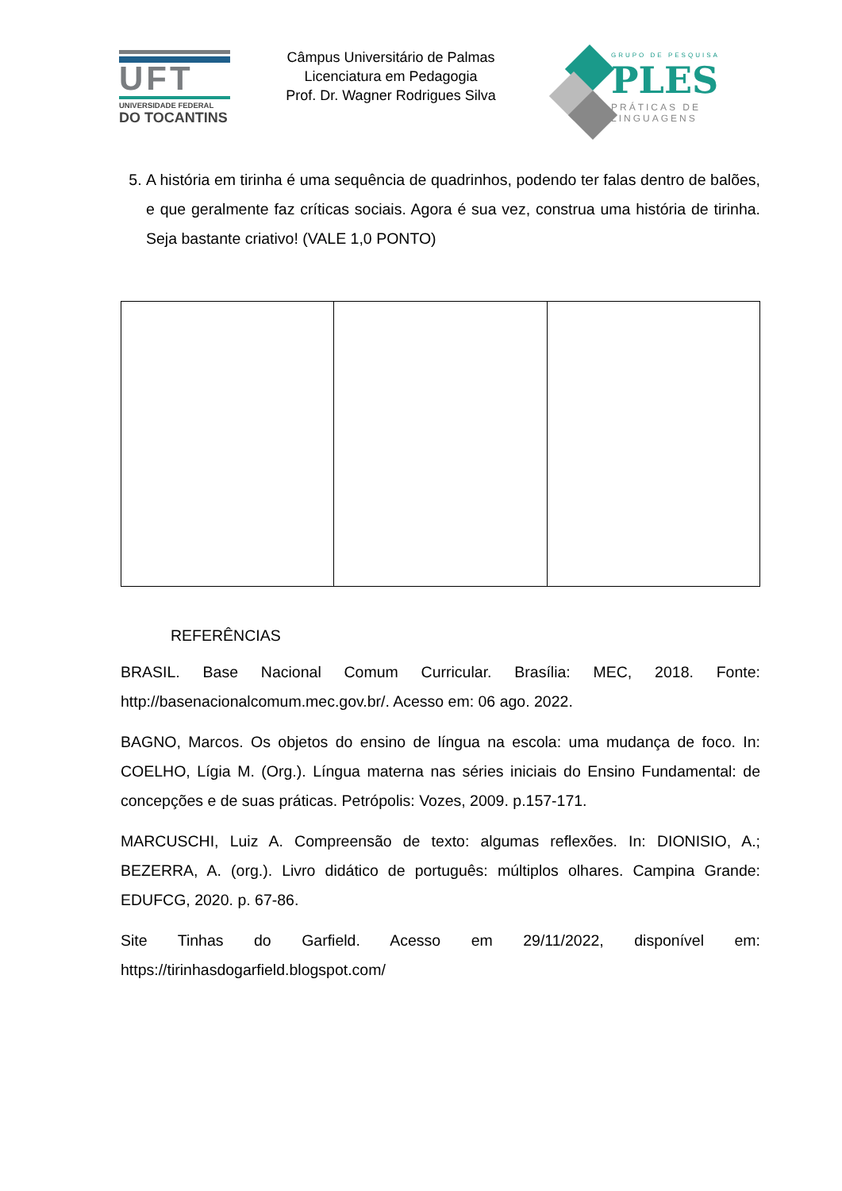UFT
UNIVERSIDADE FEDERAL
DO TOCANTINS
Câmpus Universitário de Palmas
Licenciatura em Pedagogia
Prof. Dr. Wagner Rodrigues Silva
GRUPO DE PESQUISA
PLES
PRÁTICAS DE
LINGUAGENS
5. A história em tirinha é uma sequência de quadrinhos, podendo ter falas dentro de balões, e que geralmente faz críticas sociais. Agora é sua vez, construa uma história de tirinha. Seja bastante criativo! (VALE 1,0 PONTO)
REFERÊNCIAS
BRASIL. Base Nacional Comum Curricular. Brasília: MEC, 2018. Fonte: http://basenacionalcomum.mec.gov.br/. Acesso em: 06 ago. 2022.
BAGNO, Marcos. Os objetos do ensino de língua na escola: uma mudança de foco. In: COELHO, Lígia M. (Org.). Língua materna nas séries iniciais do Ensino Fundamental: de concepções e de suas práticas. Petrópolis: Vozes, 2009. p.157-171.
MARCUSCHI, Luiz A. Compreensão de texto: algumas reflexões. In: DIONISIO, A.; BEZERRA, A. (org.). Livro didático de português: múltiplos olhares. Campina Grande: EDUFCG, 2020. p. 67-86.
Site Tinhas do Garfield. Acesso em 29/11/2022, disponível em: https://tirinhasdogarfield.blogspot.com/